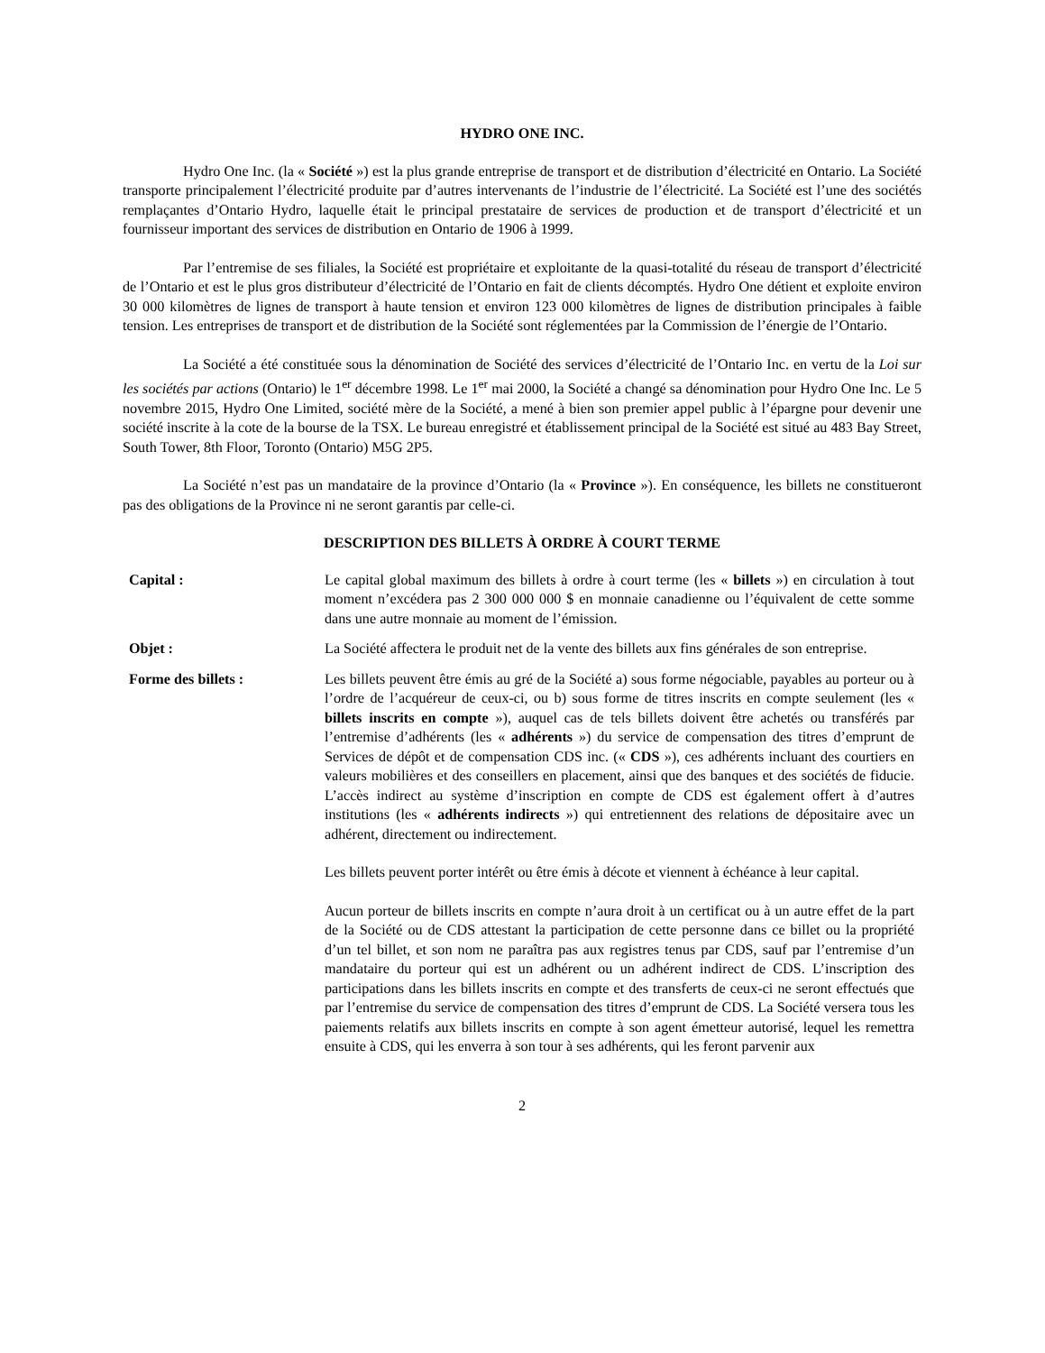HYDRO ONE INC.
Hydro One Inc. (la « Société ») est la plus grande entreprise de transport et de distribution d’électricité en Ontario. La Société transporte principalement l’électricité produite par d’autres intervenants de l’industrie de l’électricité. La Société est l’une des sociétés remplaçantes d’Ontario Hydro, laquelle était le principal prestataire de services de production et de transport d’électricité et un fournisseur important des services de distribution en Ontario de 1906 à 1999.
Par l’entremise de ses filiales, la Société est propriétaire et exploitante de la quasi-totalité du réseau de transport d’électricité de l’Ontario et est le plus gros distributeur d’électricité de l’Ontario en fait de clients décomptés. Hydro One détient et exploite environ 30 000 kilomètres de lignes de transport à haute tension et environ 123 000 kilomètres de lignes de distribution principales à faible tension. Les entreprises de transport et de distribution de la Société sont réglementées par la Commission de l’énergie de l’Ontario.
La Société a été constituée sous la dénomination de Société des services d’électricité de l’Ontario Inc. en vertu de la Loi sur les sociétés par actions (Ontario) le 1<sup>er</sup> décembre 1998. Le 1<sup>er</sup> mai 2000, la Société a changé sa dénomination pour Hydro One Inc. Le 5 novembre 2015, Hydro One Limited, société mère de la Société, a mené à bien son premier appel public à l’épargne pour devenir une société inscrite à la cote de la bourse de la TSX. Le bureau enregistré et établissement principal de la Société est situé au 483 Bay Street, South Tower, 8th Floor, Toronto (Ontario) M5G 2P5.
La Société n’est pas un mandataire de la province d’Ontario (la « Province »). En conséquence, les billets ne constitueront pas des obligations de la Province ni ne seront garantis par celle-ci.
DESCRIPTION DES BILLETS À ORDRE À COURT TERME
Capital : Le capital global maximum des billets à ordre à court terme (les « billets ») en circulation à tout moment n’excédera pas 2 300 000 000 $ en monnaie canadienne ou l’équivalent de cette somme dans une autre monnaie au moment de l’émission.
Objet : La Société affectera le produit net de la vente des billets aux fins générales de son entreprise.
Forme des billets : Les billets peuvent être émis au gré de la Société a) sous forme négociable, payables au porteur ou à l’ordre de l’acquéreur de ceux-ci, ou b) sous forme de titres inscrits en compte seulement (les « billets inscrits en compte »), auquel cas de tels billets doivent être achetés ou transférés par l’entremise d’adhérents (les « adhérents ») du service de compensation des titres d’emprunt de Services de dépôt et de compensation CDS inc. (« CDS »), ces adhérents incluant des courtiers en valeurs mobilières et des conseillers en placement, ainsi que des banques et des sociétés de fiducie. L’accès indirect au système d’inscription en compte de CDS est également offert à d’autres institutions (les « adhérents indirects ») qui entretiennent des relations de dépositaire avec un adhérent, directement ou indirectement.
Les billets peuvent porter intérêt ou être émis à décote et viennent à échéance à leur capital.
Aucun porteur de billets inscrits en compte n’aura droit à un certificat ou à un autre effet de la part de la Société ou de CDS attestant la participation de cette personne dans ce billet ou la propriété d’un tel billet, et son nom ne paraîtra pas aux registres tenus par CDS, sauf par l’entremise d’un mandataire du porteur qui est un adhérent ou un adhérent indirect de CDS. L’inscription des participations dans les billets inscrits en compte et des transferts de ceux-ci ne seront effectués que par l’entremise du service de compensation des titres d’emprunt de CDS. La Société versera tous les paiements relatifs aux billets inscrits en compte à son agent émetteur autorisé, lequel les remettra ensuite à CDS, qui les enverra à son tour à ses adhérents, qui les feront parvenir aux
2